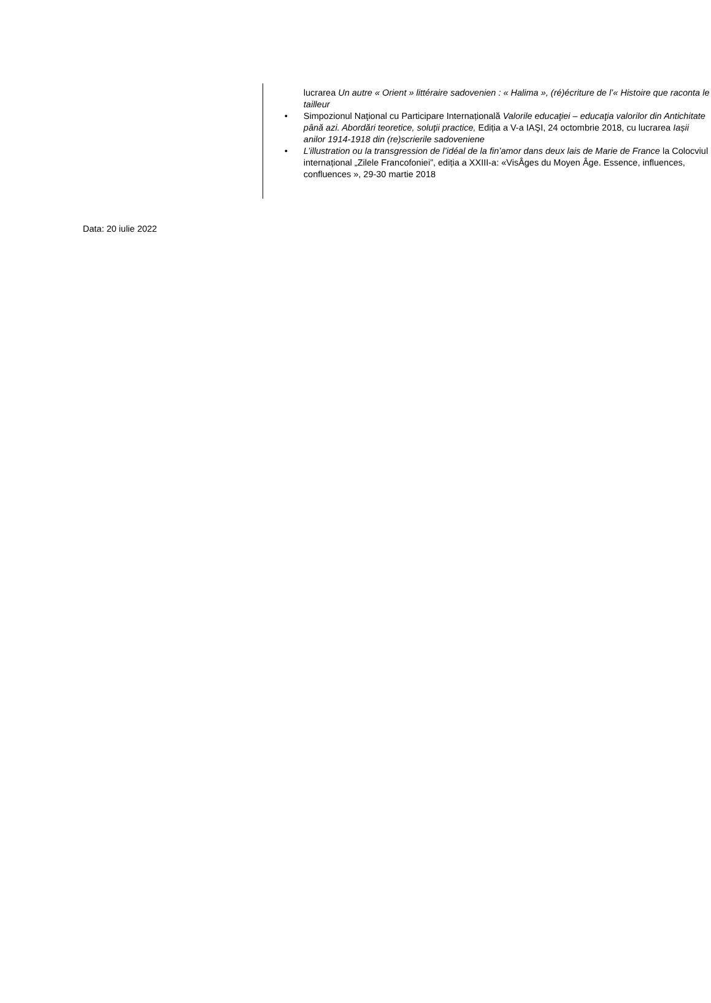lucrarea Un autre « Orient » littéraire sadovenien : « Halima », (ré)écriture de l’« Histoire que raconta le tailleur
• Simpozionul Naţional cu Participare Internațională Valorile educaţiei – educaţia valorilor din Antichitate până azi. Abordări teoretice, soluţii practice, Ediția a V-a IAŞI, 24 octombrie 2018, cu lucrarea Iașii anilor 1914-1918 din (re)scrierile sadoveniene
• L’illustration ou la transgression de l’idéal de la fin’amor dans deux lais de Marie de France la Colocviul internațional „Zilele Francofoniei”, ediția a XXIII-a: «VisÂges du Moyen Âge. Essence, influences, confluences », 29-30 martie 2018
Data: 20 iulie 2022